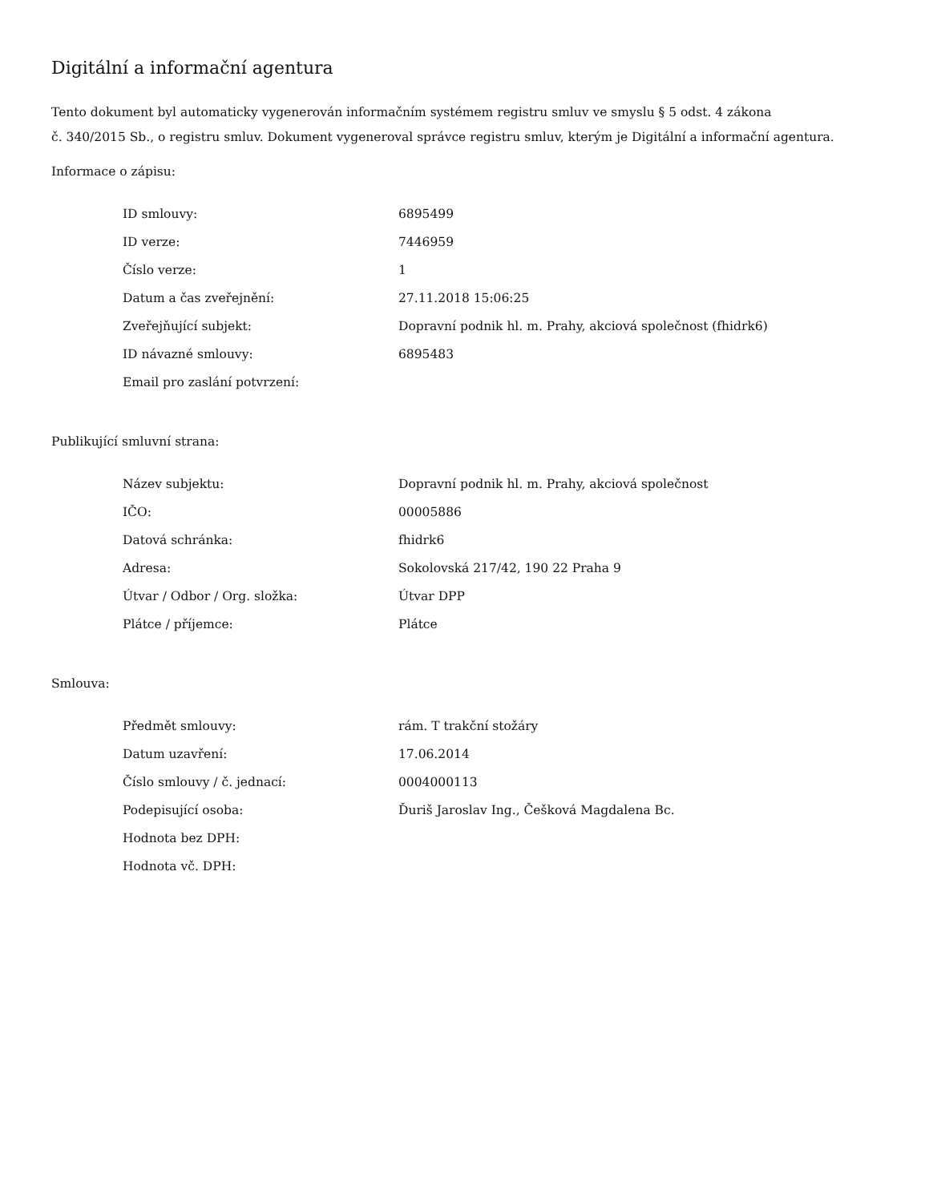Digitální a informační agentura
Tento dokument byl automaticky vygenerován informačním systémem registru smluv ve smyslu § 5 odst. 4 zákona
č. 340/2015 Sb., o registru smluv. Dokument vygeneroval správce registru smluv, kterým je Digitální a informační agentura.
Informace o zápisu:
| ID smlouvy: | 6895499 |
| ID verze: | 7446959 |
| Číslo verze: | 1 |
| Datum a čas zveřejnění: | 27.11.2018 15:06:25 |
| Zveřejňující subjekt: | Dopravní podnik hl. m. Prahy, akciová společnost (fhidrk6) |
| ID návazné smlouvy: | 6895483 |
| Email pro zaslání potvrzení: | |
Publikující smluvní strana:
| Název subjektu: | Dopravní podnik hl. m. Prahy, akciová společnost |
| IČO: | 00005886 |
| Datová schránka: | fhidrk6 |
| Adresa: | Sokolovská 217/42, 190 22 Praha 9 |
| Útvar / Odbor / Org. složka: | Útvar DPP |
| Plátce / příjemce: | Plátce |
Smlouva:
| Předmět smlouvy: | rám. T trakční stožáry |
| Datum uzavření: | 17.06.2014 |
| Číslo smlouvy / č. jednací: | 0004000113 |
| Podepisující osoba: | Ďuriš Jaroslav Ing., Češková Magdalena Bc. |
| Hodnota bez DPH: | |
| Hodnota vč. DPH: | |